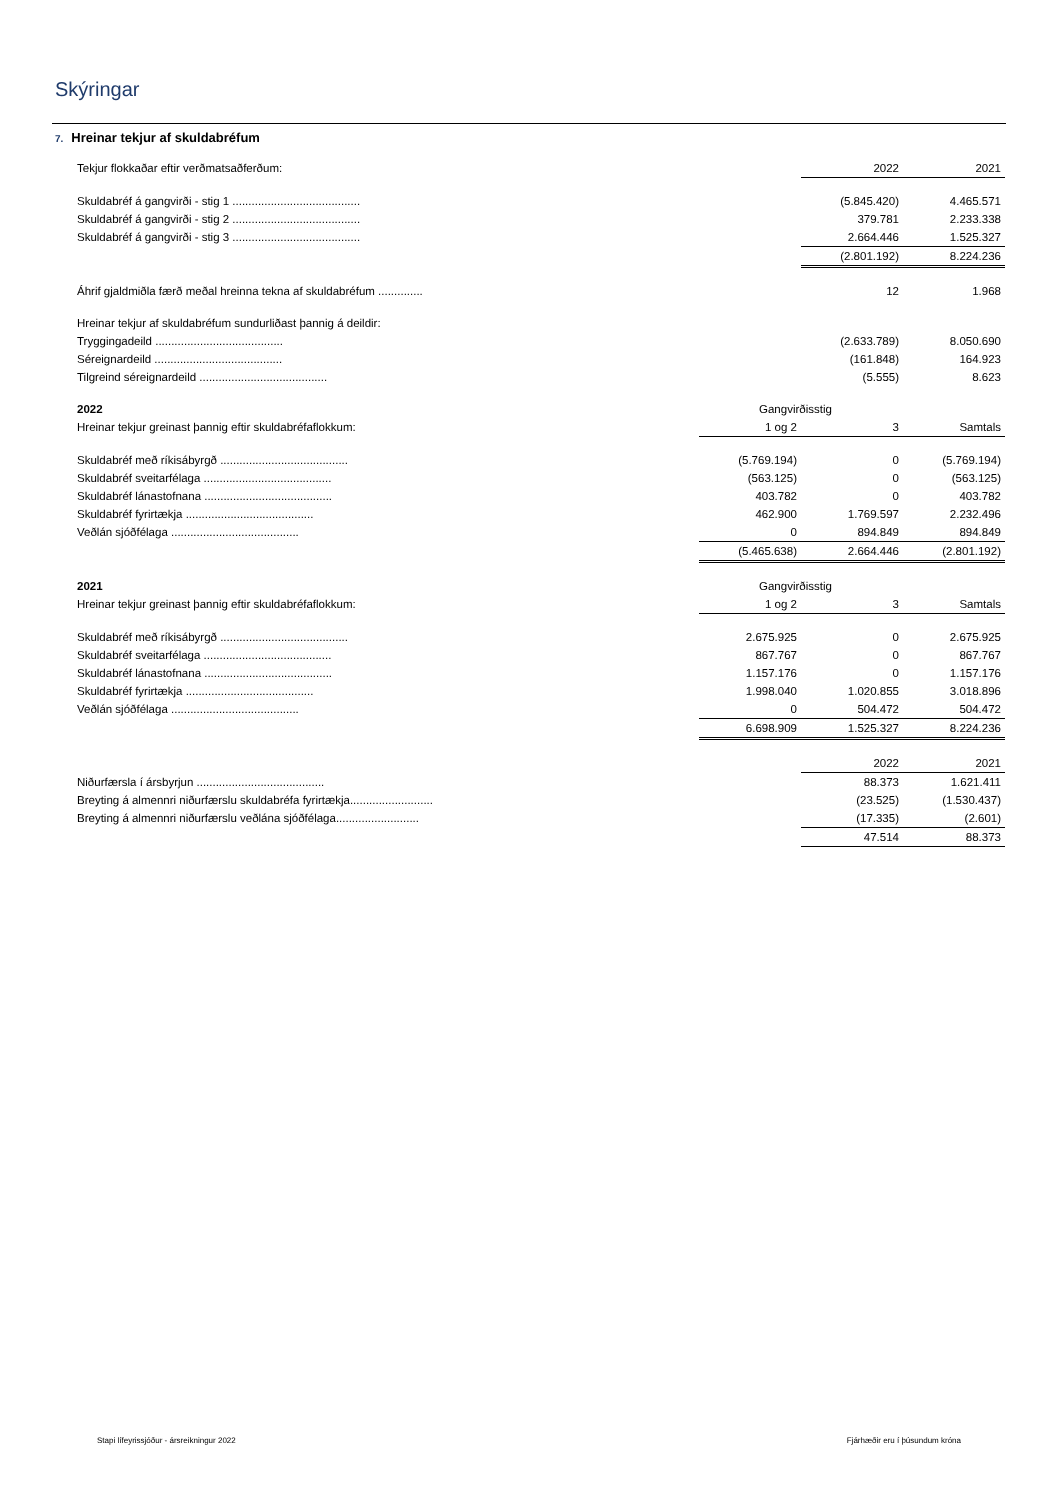Skýringar
7. Hreinar tekjur af skuldabréfum
| Tekjur flokkaðar eftir verðmatsaðferðum: | | 2022 | 2021 |
| Skuldabréf á gangvirði - stig 1 ........................................ | | (5.845.420) | 4.465.571 |
| Skuldabréf á gangvirði - stig 2 ........................................ | | 379.781 | 2.233.338 |
| Skuldabréf á gangvirði - stig 3 ........................................ | | 2.664.446 | 1.525.327 |
| | | (2.801.192) | 8.224.236 |
| Áhrif gjaldmiðla færð meðal hreinna tekna af skuldabréfum .............. | | 12 | 1.968 |
| Hreinar tekjur af skuldabréfum sundurliðast þannig á deildir: | | | |
| Tryggingadeild ........................................ | | (2.633.789) | 8.050.690 |
| Séreignardeild ........................................ | | (161.848) | 164.923 |
| Tilgreind séreignardeild ........................................ | | (5.555) | 8.623 |
| 2022 | Gangvirðisstig | | |
| Hreinar tekjur greinast þannig eftir skuldabréfaflokkum: | 1 og 2 | 3 | Samtals |
| Skuldabréf með ríkisábyrgð ........................................ | (5.769.194) | 0 | (5.769.194) |
| Skuldabréf sveitarfélaga ........................................ | (563.125) | 0 | (563.125) |
| Skuldabréf lánastofnana ........................................ | 403.782 | 0 | 403.782 |
| Skuldabréf fyrirtækja ........................................ | 462.900 | 1.769.597 | 2.232.496 |
| Veðlán sjóðfélaga ........................................ | 0 | 894.849 | 894.849 |
| | (5.465.638) | 2.664.446 | (2.801.192) |
| 2021 | Gangvirðisstig | | |
| Hreinar tekjur greinast þannig eftir skuldabréfaflokkum: | 1 og 2 | 3 | Samtals |
| Skuldabréf með ríkisábyrgð ........................................ | 2.675.925 | 0 | 2.675.925 |
| Skuldabréf sveitarfélaga ........................................ | 867.767 | 0 | 867.767 |
| Skuldabréf lánastofnana ........................................ | 1.157.176 | 0 | 1.157.176 |
| Skuldabréf fyrirtækja ........................................ | 1.998.040 | 1.020.855 | 3.018.896 |
| Veðlán sjóðfélaga ........................................ | 0 | 504.472 | 504.472 |
| | 6.698.909 | 1.525.327 | 8.224.236 |
| | | 2022 | 2021 |
| Niðurfærsla í ársbyrjun ........................................ | | 88.373 | 1.621.411 |
| Breyting á almennri niðurfærslu skuldabréfa fyrirtækja.......................... | | (23.525) | (1.530.437) |
| Breyting á almennri niðurfærslu veðlána sjóðfélaga.......................... | | (17.335) | (2.601) |
| | | 47.514 | 88.373 |
Stapi lífeyrissjóður - ársreikningur 2022
Fjárhæðir eru í þúsundum króna